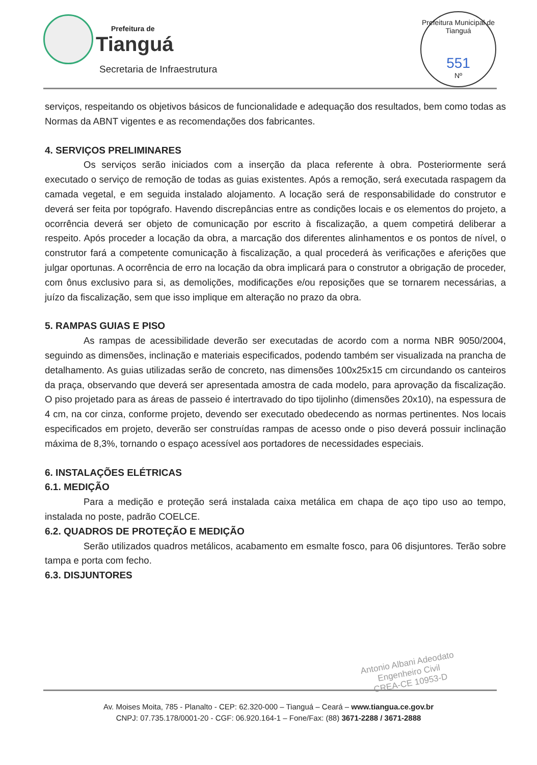Prefeitura de
Tianguá
Secretaria de Infraestrutura
Prefeitura Municipal de Tianguá
551
Nº
serviços, respeitando os objetivos básicos de funcionalidade e adequação dos resultados, bem como todas as Normas da ABNT vigentes e as recomendações dos fabricantes.
4. SERVIÇOS PRELIMINARES
Os serviços serão iniciados com a inserção da placa referente à obra. Posteriormente será executado o serviço de remoção de todas as guias existentes. Após a remoção, será executada raspagem da camada vegetal, e em seguida instalado alojamento. A locação será de responsabilidade do construtor e deverá ser feita por topógrafo. Havendo discrepâncias entre as condições locais e os elementos do projeto, a ocorrência deverá ser objeto de comunicação por escrito à fiscalização, a quem competirá deliberar a respeito. Após proceder a locação da obra, a marcação dos diferentes alinhamentos e os pontos de nível, o construtor fará a competente comunicação à fiscalização, a qual procederá às verificações e aferições que julgar oportunas. A ocorrência de erro na locação da obra implicará para o construtor a obrigação de proceder, com ônus exclusivo para si, as demolições, modificações e/ou reposições que se tornarem necessárias, a juízo da fiscalização, sem que isso implique em alteração no prazo da obra.
5. RAMPAS GUIAS E PISO
As rampas de acessibilidade deverão ser executadas de acordo com a norma NBR 9050/2004, seguindo as dimensões, inclinação e materiais especificados, podendo também ser visualizada na prancha de detalhamento. As guias utilizadas serão de concreto, nas dimensões 100x25x15 cm circundando os canteiros da praça, observando que deverá ser apresentada amostra de cada modelo, para aprovação da fiscalização. O piso projetado para as áreas de passeio é intertravado do tipo tijolinho (dimensões 20x10), na espessura de 4 cm, na cor cinza, conforme projeto, devendo ser executado obedecendo as normas pertinentes. Nos locais especificados em projeto, deverão ser construídas rampas de acesso onde o piso deverá possuir inclinação máxima de 8,3%, tornando o espaço acessível aos portadores de necessidades especiais.
6. INSTALAÇÕES ELÉTRICAS
6.1. MEDIÇÃO
Para a medição e proteção será instalada caixa metálica em chapa de aço tipo uso ao tempo, instalada no poste, padrão COELCE.
6.2. QUADROS DE PROTEÇÃO E MEDIÇÃO
Serão utilizados quadros metálicos, acabamento em esmalte fosco, para 06 disjuntores. Terão sobre tampa e porta com fecho.
6.3. DISJUNTORES
Antonio Albani Adeodato
Engenheiro Civil
CREA-CE 10953-D
Av. Moises Moita, 785 - Planalto - CEP: 62.320-000 – Tianguá – Ceará – www.tiangua.ce.gov.br
CNPJ: 07.735.178/0001-20 - CGF: 06.920.164-1 – Fone/Fax: (88) 3671-2288 / 3671-2888